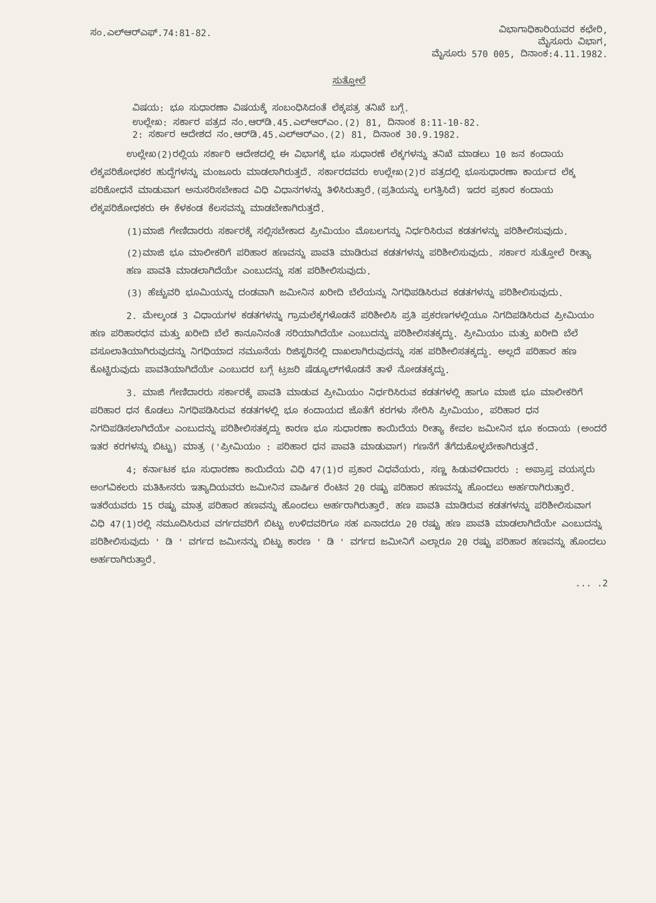ಸಂ.ಎಲ್‌ಆರ್‌ಎಫ್.74:81-82.
ವಿಭಾಗಾಧಿಕಾರಿಯವರ ಕಛೇರಿ,
ಮೈಸೂರು ವಿಭಾಗ,
ಮೈಸೂರು 570 005, ದಿನಾಂಕ:4.11.1982.
ಸುತ್ತೋಲೆ
ವಿಷಯ: ಭೂ ಸುಧಾರಣಾ ವಿಷಯಕ್ಕೆ ಸಂಬಂಧಿಸಿದಂತೆ ಲೆಕ್ಕಪತ್ರ ತನಿಖೆ ಬಗ್ಗೆ.
ಉಲ್ಲೇಖ: ಸರ್ಕಾರ ಪತ್ರದ ನಂ.ಆರ್‌ಡಿ.45.ಎಲ್‌ಆರ್‌ಎಂ.(2) 81, ದಿನಾಂಕ 8:11-10-82.
2: ಸರ್ಕಾರ ಆದೇಶದ ನಂ.ಆರ್‌ಡಿ.45.ಎಲ್‌ಆರ್‌ಎಂ.(2) 81, ದಿನಾಂಕ 30.9.1982.
ಉಲ್ಲೇಖ(2)ರಲ್ಲಿಯ ಸರ್ಕಾರಿ ಆದೇಶದಲ್ಲಿ ಈ ವಿಭಾಗಕ್ಕೆ ಭೂ ಸುಧಾರಣೆ ಲೆಕ್ಕಗಳನ್ನು ತನಿಖೆ ಮಾಡಲು 10 ಜನ ಕಂದಾಯ ಲೆಕ್ಕಪರಿಶೋಧಕರ ಹುದ್ದೆಗಳನ್ನು ಮಂಜೂರು ಮಾಡಲಾಗಿರುತ್ತದೆ. ಸರ್ಕಾರದವರು ಉಲ್ಲೇಖ(2)ರ ಪತ್ರದಲ್ಲಿ ಭೂಸುಧಾರಣಾ ಕಾರ್ಯದ ಲೆಕ್ಕ ಪರಿಶೋಧನೆ ಮಾಡುವಾಗ ಅನುಸರಿಸಬೇಕಾದ ವಿಧಿ ವಿಧಾನಗಳನ್ನು ತಿಳಿಸಿರುತ್ತಾರೆ.(ಪ್ರತಿಯನ್ನು ಲಗತ್ತಿಸಿದೆ) ಇದರ ಪ್ರಕಾರ ಕಂದಾಯ ಲೆಕ್ಕಪರಿಶೋಧಕರು ಈ ಕೆಳಕಂಡ ಕೆಲಸವನ್ನು ಮಾಡಬೇಕಾಗಿರುತ್ತದೆ.
(1)ಮಾಜಿ ಗೇಣಿದಾರರು ಸರ್ಕಾರಕ್ಕೆ ಸಲ್ಲಿಸಬೇಕಾದ ಪ್ರೀಮಿಯಂ ಮೊಬಲಗನ್ನು ನಿರ್ಧರಿಸಿರುವ ಕಡತಗಳನ್ನು ಪರಿಶೀಲಿಸುವುದು.
(2)ಮಾಜಿ ಭೂ ಮಾಲೀಕರಿಗೆ ಪರಿಹಾರ ಹಣವನ್ನು ಪಾವತಿ ಮಾಡಿರುವ ಕಡತಗಳನ್ನು ಪರಿಶೀಲಿಸುವುದು. ಸರ್ಕಾರ ಸುತ್ತೋಲೆ ರೀತ್ಯಾ ಹಣ ಪಾವತಿ ಮಾಡಲಾಗಿದೆಯೇ ಎಂಬುದನ್ನು ಸಹ ಪರಿಶೀಲಿಸುವುದು.
(3) ಹೆಚ್ಚುವರಿ ಭೂಮಿಯನ್ನು ದಂಡವಾಗಿ ಜಮೀನಿನ ಖರೀದಿ ಬೆಲೆಯನ್ನು ನಿಗಧಿಪಡಿಸಿರುವ ಕಡತಗಳನ್ನು ಪರಿಶೀಲಿಸುವುದು.
2. ಮೇಲ್ಕಂಡ 3 ವಿಧಾಯಗಳ ಕಡತಗಳನ್ನು ಗ್ರಾಮಲೆಕ್ಕಗಳೊಡನೆ ಪರಿಶೀಲಿಸಿ ಪ್ರತಿ ಪ್ರಕರಣಗಳಲ್ಲಿಯೂ ನಿಗದಿಪಡಿಸಿರುವ ಪ್ರೀಮಿಯಂ ಹಣ ಪರಿಹಾರಧನ ಮತ್ತು ಖರೀದಿ ಬೆಲೆ ಕಾನೂನಿನಂತೆ ಸರಿಯಾಗಿದೆಯೇ ಎಂಬುದನ್ನು ಪರಿಶೀಲಿಸತಕ್ಕದ್ದು. ಪ್ರೀಮಿಯಂ ಮತ್ತು ಖರೀದಿ ಬೆಲೆ ವಸೂಲಾತಿಯಾಗಿರುವುದನ್ನು ನಿಗಧಿಯಾದ ನಮೂನೆಯ ರಿಜಿಸ್ಟರಿನಲ್ಲಿ ದಾಖಲಾಗಿರುವುದನ್ನು ಸಹ ಪರಿಶೀಲಿಸತಕ್ಕದ್ದು. ಅಲ್ಲದೆ ಪರಿಹಾರ ಹಣ ಕೊಟ್ಟಿರುವುದು ಪಾವತಿಯಾಗಿದೆಯೇ ಎಂಬುದರ ಬಗ್ಗೆ ಟ್ರಜರಿ ಷೆಡ್ಯೂಲ್‌ಗಳೊಡನೆ ತಾಳೆ ನೋಡತಕ್ಕದ್ದು.
3. ಮಾಜಿ ಗೇಣಿದಾರರು ಸರ್ಕಾರಕ್ಕೆ ಪಾವತಿ ಮಾಡುವ ಪ್ರೀಮಿಯಂ ನಿರ್ಧರಿಸಿರುವ ಕಡತಗಳಲ್ಲಿ ಹಾಗೂ ಮಾಜಿ ಭೂ ಮಾಲೀಕರಿಗೆ ಪರಿಹಾರ ಧನ ಕೊಡಲು ನಿಗಧಿಪಡಿಸಿರುವ ಕಡತಗಳಲ್ಲಿ ಭೂ ಕಂದಾಯದ ಜೊತೆಗೆ ಕರಗಳು ಸೇರಿಸಿ ಪ್ರೀಮಿಯಂ, ಪರಿಹಾರ ಧನ ನಿಗದಿಪಡಿಸಲಾಗಿದೆಯೇ ಎಂಬುದನ್ನು ಪರಿಶೀಲಿಸತಕ್ಕದ್ದು ಕಾರಣ ಭೂ ಸುಧಾರಣಾ ಕಾಯಿದೆಯ ರೀತ್ಯಾ ಕೇವಲ ಜಮೀನಿನ ಭೂ ಕಂದಾಯ (ಅಂದರೆ ಇತರ ಕರಗಳನ್ನು ಬಿಟ್ಟು) ಮಾತ್ರ ('ಪ್ರೀಮಿಯಂ : ಪರಿಹಾರ ಧನ ಪಾವತಿ ಮಾಡುವಾಗ) ಗಣನೆಗೆ ತೆಗೆದುಕೊಳ್ಳಬೇಕಾಗಿರುತ್ತದೆ.
4; ಕರ್ನಾಟಕ ಭೂ ಸುಧಾರಣಾ ಕಾಯಿದೆಯ ವಿಧಿ 47(1)ರ ಪ್ರಕಾರ ವಿಧವೆಯರು, ಸಣ್ಣ ಹಿಡುವಳಿದಾರರು : ಅಪ್ರಾಪ್ತ ವಯಸ್ಕರು ಅಂಗವಿಕಲರು ಮತಿಹೀನರು ಇತ್ಯಾದಿಯವರು ಜಮೀನಿನ ವಾರ್ಷಿಕ ರೆಂಟಿನ 20 ರಷ್ಟು ಪರಿಹಾರ ಹಣವನ್ನು ಹೊಂದಲು ಅರ್ಹರಾಗಿರುತ್ತಾರೆ. ಇತರೆಯವರು 15 ರಷ್ಟು ಮಾತ್ರ ಪರಿಹಾರ ಹಣವನ್ನು ಹೊಂದಲು ಅರ್ಹರಾಗಿರುತ್ತಾರೆ. ಹಣ ಪಾವತಿ ಮಾಡಿರುವ ಕಡತಗಳನ್ನು ಪರಿಶೀಲಿಸುವಾಗ ವಿಧಿ 47(1)ರಲ್ಲಿ ನಮೂದಿಸಿರುವ ವರ್ಗದವರಿಗೆ ಬಿಟ್ಟು ಉಳಿದವರಿಗೂ ಸಹ ಏನಾದರೂ 20 ರಷ್ಟು ಹಣ ಪಾವತಿ ಮಾಡಲಾಗಿದೆಯೇ ಎಂಬುದನ್ನು ಪರಿಶೀಲಿಸುವುದು ' ಡಿ ' ವರ್ಗದ ಜಮೀನನ್ನು ಬಿಟ್ಟು ಕಾರಣ ' ಡಿ ' ವರ್ಗದ ಜಮೀನಿಗೆ ಎಲ್ಲಾರೂ 20 ರಷ್ಟು ಪರಿಹಾರ ಹಣವನ್ನು ಹೊಂದಲು ಅರ್ಹರಾಗಿರುತ್ತಾರೆ.
... .2